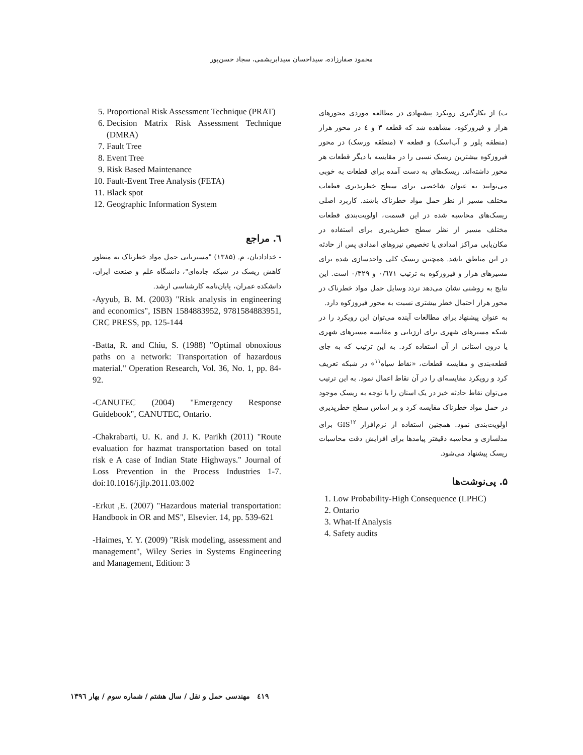محمود صفارزاده، سیداحسان سیدابریشمی، سجاد حسن‌پور
ت) از بکارگیری رویکرد پیشنهادی در مطالعه موردی محورهای هراز و فیروزکوه، مشاهده شد که قطعه ۳ و ٤ در محور هراز (منطقه پلور و آب‌اسک) و قطعه ۷ (منطقه ورسک) در محور فیروزکوه بیشترین ریسک نسبی را در مقایسه با دیگر قطعات هر محور داشته‌اند. ریسک‌های به دست آمده برای قطعات به خوبی می‌توانند به عنوان شاخصی برای سطح خطرپذیری قطعات مختلف مسیر از نظر حمل مواد خطرناک باشند. کاربرد اصلی ریسک‌های محاسبه شده در این قسمت، اولویت‌بندی قطعات مختلف مسیر از نظر سطح خطرپذیری برای استفاده در مکان‌یابی مراکز امدادی یا تخصیص نیروهای امدادی پس از حادثه در این مناطق باشد. همچنین ریسک کلی واحدسازی شده برای مسیرهای هراز و فیروزکوه به ترتیب ۰/٦۷۱ و ۰/۳۲۹ است. این نتایج به روشنی نشان می‌دهد تردد وسایل حمل مواد خطرناک در محور هراز احتمال خطر بیشتری نسبت به محور فیروزکوه دارد.
به عنوان پیشنهاد برای مطالعات آینده می‌توان این رویکرد را در شبکه مسیرهای شهری برای ارزیابی و مقایسه مسیرهای شهری یا درون استانی از آن استفاده کرد. به این ترتیب که به جای قطعه‌بندی و مقایسه قطعات، «نقاط سیاه<sup>۱۱</sup>» در شبکه تعریف کرد و رویکرد مقایسه‌ای را در آن نقاط اعمال نمود. به این ترتیب می‌توان نقاط حادثه خیز در یک استان را با توجه به ریسک موجود در حمل مواد خطرناک مقایسه کرد و بر اساس سطح خطرپذیری اولویت‌بندی نمود. همچنین استفاده از نرم‌افزار GIS<sup>۱۲</sup> برای مدلسازی و محاسبه دقیقتر پیامدها برای افزایش دقت محاسبات ریسک پیشنهاد می‌شود.
۵. پی‌نوشت‌ها
1. Low Probability-High Consequence (LPHC)
2. Ontario
3. What-If Analysis
4. Safety audits
5. Proportional Risk Assessment Technique (PRAT)
6. Decision Matrix Risk Assessment Technique (DMRA)
7. Fault Tree
8. Event Tree
9. Risk Based Maintenance
10. Fault-Event Tree Analysis (FETA)
11. Black spot
12. Geographic Information System
٦. مراجع
- خدادادیان، م. (۱۳۸۵) "مسیریابی حمل مواد خطرناک به منظور کاهش ریسک در شبکه جاده‌ای"، دانشگاه علم و صنعت ایران، دانشکده عمران، پایان‌نامه کارشناسی ارشد.
-Ayyub, B. M. (2003) "Risk analysis in engineering and economics", ISBN 1584883952, 9781584883951, CRC PRESS, pp. 125-144
-Batta, R. and Chiu, S. (1988) "Optimal obnoxious paths on a network: Transportation of hazardous material." Operation Research, Vol. 36, No. 1, pp. 84-92.
-CANUTEC (2004) "Emergency Response Guidebook", CANUTEC, Ontario.
-Chakrabarti, U. K. and J. K. Parikh (2011) "Route evaluation for hazmat transportation based on total risk e A case of Indian State Highways." Journal of Loss Prevention in the Process Industries 1-7. doi:10.1016/j.jlp.2011.03.002
-Erkut ,E. (2007) "Hazardous material transportation: Handbook in OR and MS", Elsevier. 14, pp. 539-621
-Haimes, Y. Y. (2009) "Risk modeling, assessment and management", Wiley Series in Systems Engineering and Management, Edition: 3
٤۱۹ مهندسی حمل و نقل / سال هشتم / شماره سوم / بهار ۱۳۹٦